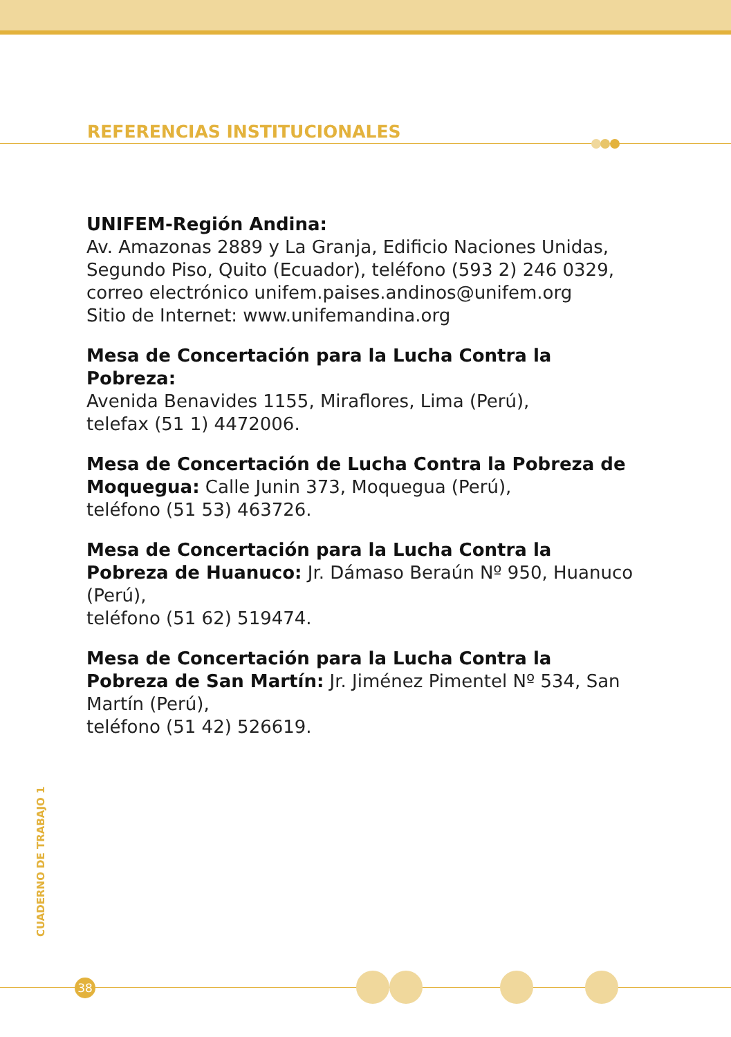REFERENCIAS INSTITUCIONALES
UNIFEM-Región Andina:
Av. Amazonas 2889 y La Granja, Edificio Naciones Unidas, Segundo Piso, Quito (Ecuador), teléfono (593 2) 246 0329, correo electrónico unifem.paises.andinos@unifem.org
Sitio de Internet: www.unifemandina.org
Mesa de Concertación para la Lucha Contra la Pobreza:
Avenida Benavides 1155, Miraflores, Lima (Perú),
telefax (51 1) 4472006.
Mesa de Concertación de Lucha Contra la Pobreza de Moquegua: Calle Junin 373, Moquegua (Perú),
teléfono (51 53) 463726.
Mesa de Concertación para la Lucha Contra la Pobreza de Huanuco: Jr. Dámaso Beraún Nº 950, Huanuco (Perú),
teléfono (51 62) 519474.
Mesa de Concertación para la Lucha Contra la Pobreza de San Martín: Jr. Jiménez Pimentel Nº 534, San Martín (Perú),
teléfono (51 42) 526619.
CUADERNO DE TRABAJO 1
38